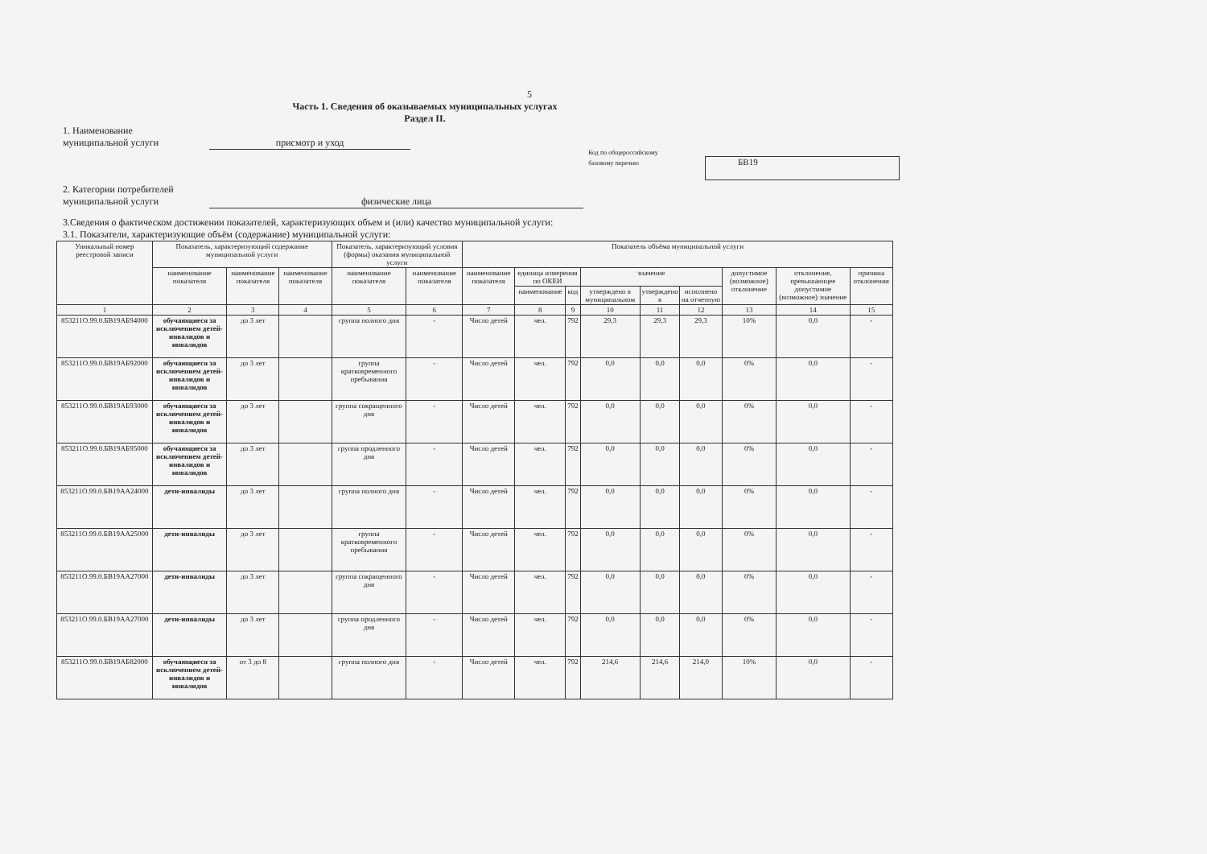5
Часть 1. Сведения об оказываемых муниципальных услугах
Раздел II.
1. Наименование
муниципальной услуги присмотр и уход
Код по общероссийскому
базовому перечню БВ19
2. Категории потребителей
муниципальной услуги физические лица
3.Сведения о фактическом достижении показателей, характеризующих объем и (или) качество муниципальной услуги:
3.1. Показатели, характеризующие объём (содержание) муниципальной услуги:
| Уникальный номер реестровой записи | Показатель, характеризующий содержание муниципальной услуги | | | Показатель, характеризующий условия (формы) оказания муниципальной услуги | | Показатель объёма муниципальной услуги | | | | | | | | |
| --- | --- | --- | --- | --- | --- | --- | --- | --- | --- | --- | --- | --- | --- | --- |
| | наименование показателя | наименование показателя | наименование показателя | наименование показателя | наименование показателя | наименование показателя | единица измерения по ОКЕИ | | значение | | | допустимое (возможное) отклонение | отклонение, превышающее допустимое (возможное) значение | причина отклонения |
| | | | | | | | наименование | код | утверждено в муниципальном | утверждено в | исполнено на отчетную | | | |
| 1 | 2 | 3 | 4 | 5 | 6 | 7 | 8 | 9 | 10 | 11 | 12 | 13 | 14 | 15 |
| 853211О.99.0.БВ19АБ94000 | обучающиеся за исключением детей-инвалидов и инвалидов | до 3 лет | | группа полного дня | - | Число детей | чел. | 792 | 29,3 | 29,3 | 29,3 | 10% | 0,0 | - |
| 853211О.99.0.БВ19АБ92000 | обучающиеся за исключением детей-инвалидов и инвалидов | до 3 лет | | группа кратковременного пребывания | - | Число детей | чел. | 792 | 0,0 | 0,0 | 0,0 | 0% | 0,0 | - |
| 853211О.99.0.БВ19АБ93000 | обучающиеся за исключением детей-инвалидов и инвалидов | до 3 лет | | группа сокращенного дня | - | Число детей | чел. | 792 | 0,0 | 0,0 | 0,0 | 0% | 0,0 | - |
| 853211О.99.0.БВ19АБ95000 | обучающиеся за исключением детей-инвалидов и инвалидов | до 3 лет | | группа продленного дня | - | Число детей | чел. | 792 | 0,0 | 0,0 | 0,0 | 0% | 0,0 | - |
| 853211О.99.0.БВ19АА24000 | дети-инвалиды | до 3 лет | | группа полного дня | - | Число детей | чел. | 792 | 0,0 | 0,0 | 0,0 | 0% | 0,0 | - |
| 853211О.99.0.БВ19АА25000 | дети-инвалиды | до 3 лет | | группа кратковременного пребывания | - | Число детей | чел. | 792 | 0,0 | 0,0 | 0,0 | 0% | 0,0 | - |
| 853211О.99.0.БВ19АА27000 | дети-инвалиды | до 3 лет | | группа сокращенного дня | - | Число детей | чел. | 792 | 0,0 | 0,0 | 0,0 | 0% | 0,0 | - |
| 853211О.99.0.БВ19АА27000 | дети-инвалиды | до 3 лет | | группа продленного дня | - | Число детей | чел. | 792 | 0,0 | 0,0 | 0,0 | 0% | 0,0 | - |
| 853211О.99.0.БВ19АБ82000 | обучающиеся за исключением детей-инвалидов и инвалидов | от 3 до 8 | | группа полного дня | - | Число детей | чел. | 792 | 214,6 | 214,6 | 214,0 | 10% | 0,0 | - |